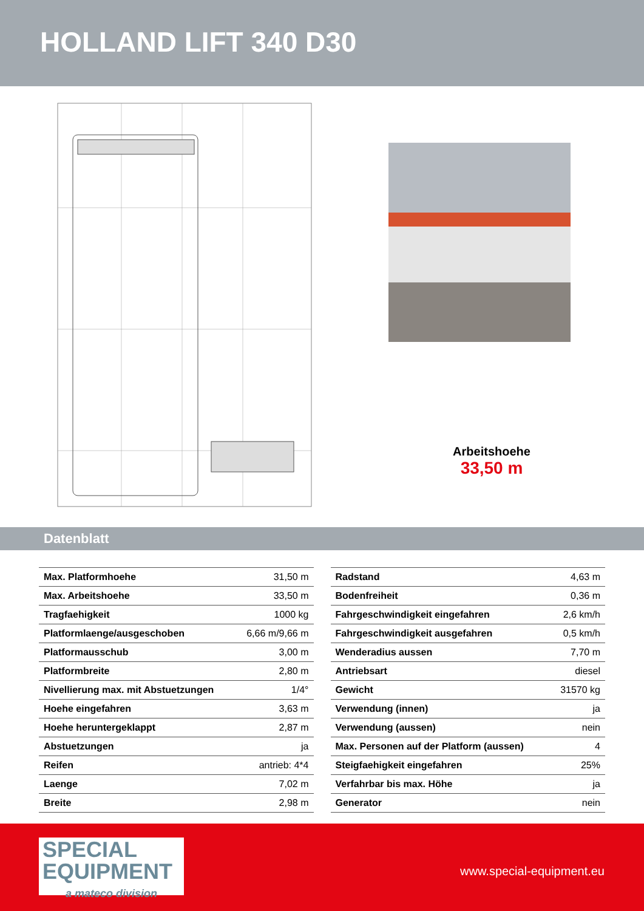HOLLAND LIFT 340 D30
Arbeitshoehe
33,50 m
Datenblatt
| Max. Platformhoehe | 31,50 m |
| Max. Arbeitshoehe | 33,50 m |
| Tragfaehigkeit | 1000 kg |
| Platformlaenge/ausgeschoben | 6,66 m/9,66 m |
| Platformausschub | 3,00 m |
| Platformbreite | 2,80 m |
| Nivellierung max. mit Abstuetzungen | 1/4° |
| Hoehe eingefahren | 3,63 m |
| Hoehe heruntergeklappt | 2,87 m |
| Abstuetzungen | ja |
| Reifen | antrieb: 4*4 |
| Laenge | 7,02 m |
| Breite | 2,98 m |
| Radstand | 4,63 m |
| Bodenfreiheit | 0,36 m |
| Fahrgeschwindigkeit eingefahren | 2,6 km/h |
| Fahrgeschwindigkeit ausgefahren | 0,5 km/h |
| Wenderadius aussen | 7,70 m |
| Antriebsart | diesel |
| Gewicht | 31570 kg |
| Verwendung (innen) | ja |
| Verwendung (aussen) | nein |
| Max. Personen auf der Platform (aussen) | 4 |
| Steigfaehigkeit eingefahren | 25% |
| Verfahrbar bis max. Höhe | ja |
| Generator | nein |
SPECIAL
EQUIPMENT
a mateco division
www.special-equipment.eu